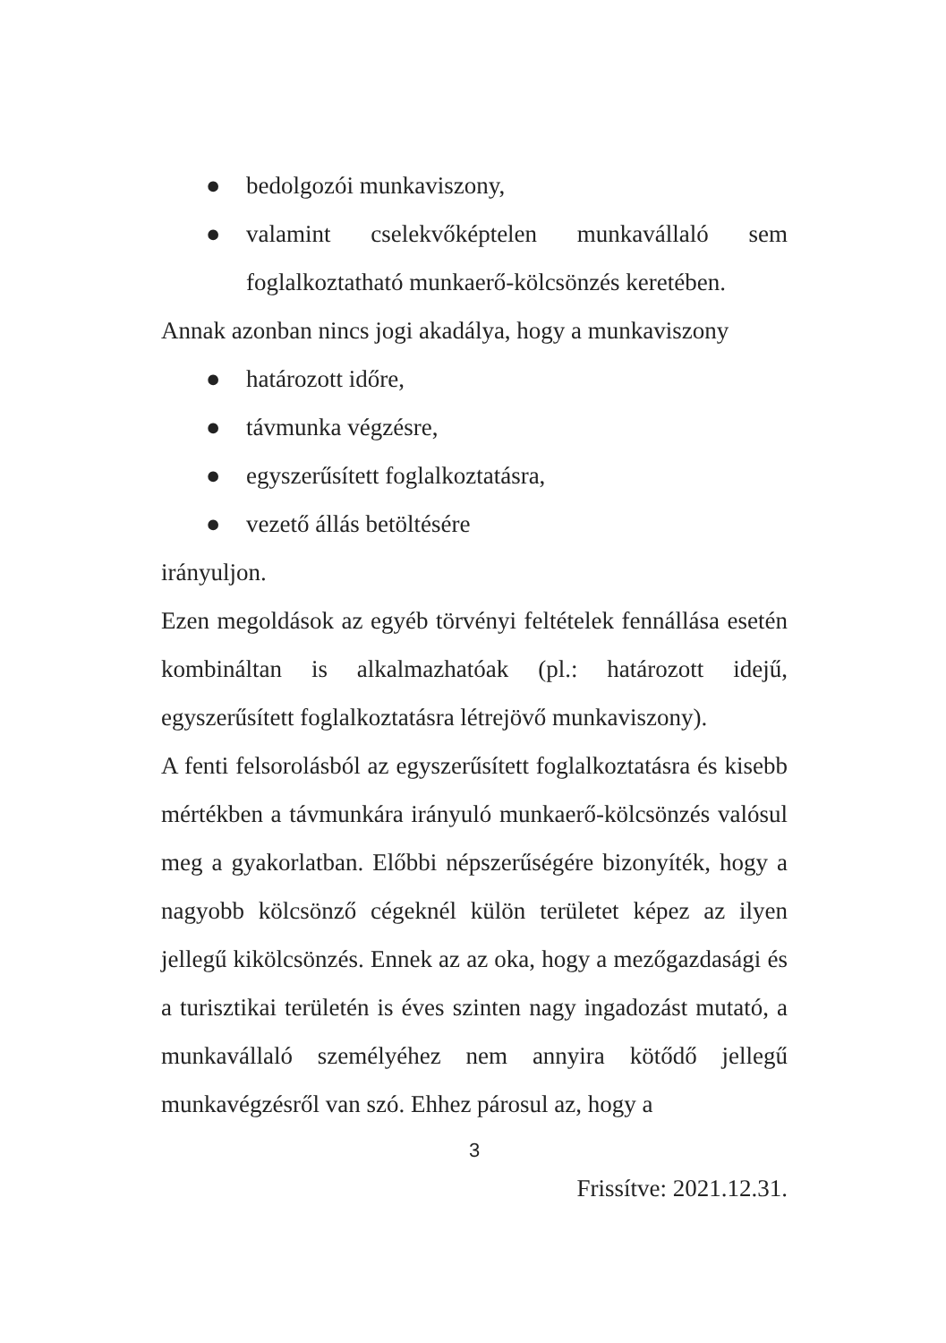● bedolgozói munkaviszony,
● valamint cselekvőképtelen munkavállaló sem foglalkoztatható munkaerő-kölcsönzés keretében.
Annak azonban nincs jogi akadálya, hogy a munkaviszony
● határozott időre,
● távmunka végzésre,
● egyszerűsített foglalkoztatásra,
● vezető állás betöltésére
irányuljon.
Ezen megoldások az egyéb törvényi feltételek fennállása esetén kombináltan is alkalmazhatóak (pl.: határozott idejű, egyszerűsített foglalkoztatásra létrejövő munkaviszony).
A fenti felsorolásból az egyszerűsített foglalkoztatásra és kisebb mértékben a távmunkára irányuló munkaerő-kölcsönzés valósul meg a gyakorlatban. Előbbi népszerűségére bizonyíték, hogy a nagyobb kölcsönző cégeknél külön területet képez az ilyen jellegű kikölcsönzés. Ennek az az oka, hogy a mezőgazdasági és a turisztikai területén is éves szinten nagy ingadozást mutató, a munkavállaló személyéhez nem annyira kötődő jellegű munkavégzésről van szó. Ehhez párosul az, hogy a
3
Frissítve: 2021.12.31.